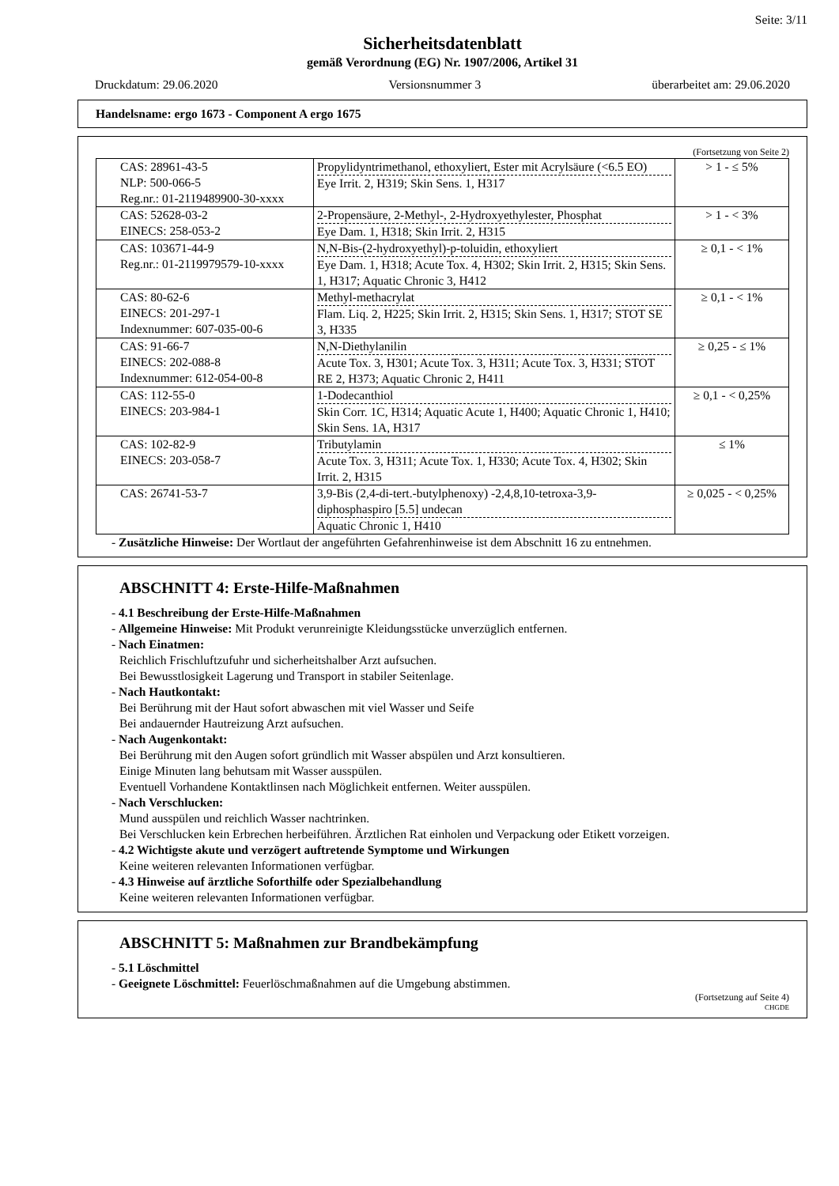Seite: 3/11
Sicherheitsdatenblatt
gemäß Verordnung (EG) Nr. 1907/2006, Artikel 31
Druckdatum: 29.06.2020 Versionsnummer 3 überarbeitet am: 29.06.2020
Handelsname: ergo 1673 - Component A ergo 1675
(Fortsetzung von Seite 2)
| CAS: 28961-43-5 NLP: 500-066-5 Reg.nr.: 01-2119489900-30-xxxx | Propylidyntrimethanol, ethoxyliert, Ester mit Acrylsäure (<6.5 EO) Eye Irrit. 2, H319; Skin Sens. 1, H317 | > 1 - ≤ 5% |
| CAS: 52628-03-2 EINECS: 258-053-2 | 2-Propensäure, 2-Methyl-, 2-Hydroxyethylester, Phosphat Eye Dam. 1, H318; Skin Irrit. 2, H315 | > 1 - < 3% |
| CAS: 103671-44-9 Reg.nr.: 01-2119979579-10-xxxx | N,N-Bis-(2-hydroxyethyl)-p-toluidin, ethoxyliert Eye Dam. 1, H318; Acute Tox. 4, H302; Skin Irrit. 2, H315; Skin Sens. 1, H317; Aquatic Chronic 3, H412 | ≥ 0,1 - < 1% |
| CAS: 80-62-6 EINECS: 201-297-1 Indexnummer: 607-035-00-6 | Methyl-methacrylat Flam. Liq. 2, H225; Skin Irrit. 2, H315; Skin Sens. 1, H317; STOT SE 3, H335 | ≥ 0,1 - < 1% |
| CAS: 91-66-7 EINECS: 202-088-8 Indexnummer: 612-054-00-8 | N,N-Diethylanilin Acute Tox. 3, H301; Acute Tox. 3, H311; Acute Tox. 3, H331; STOT RE 2, H373; Aquatic Chronic 2, H411 | ≥ 0,25 - ≤ 1% |
| CAS: 112-55-0 EINECS: 203-984-1 | 1-Dodecanthiol Skin Corr. 1C, H314; Aquatic Acute 1, H400; Aquatic Chronic 1, H410; Skin Sens. 1A, H317 | ≥ 0,1 - < 0,25% |
| CAS: 102-82-9 EINECS: 203-058-7 | Tributylamin Acute Tox. 3, H311; Acute Tox. 1, H330; Acute Tox. 4, H302; Skin Irrit. 2, H315 | ≤ 1% |
| CAS: 26741-53-7 | 3,9-Bis (2,4-di-tert.-butylphenoxy) -2,4,8,10-tetroxa-3,9-diphosphaspiro [5.5] undecan Aquatic Chronic 1, H410 | ≥ 0,025 - < 0,25% |
- Zusätzliche Hinweise: Der Wortlaut der angeführten Gefahrenhinweise ist dem Abschnitt 16 zu entnehmen.
ABSCHNITT 4: Erste-Hilfe-Maßnahmen
- 4.1 Beschreibung der Erste-Hilfe-Maßnahmen
- Allgemeine Hinweise: Mit Produkt verunreinigte Kleidungsstücke unverzüglich entfernen.
- Nach Einatmen:
Reichlich Frischluftzufuhr und sicherheitshalber Arzt aufsuchen.
Bei Bewusstlosigkeit Lagerung und Transport in stabiler Seitenlage.
- Nach Hautkontakt:
Bei Berührung mit der Haut sofort abwaschen mit viel Wasser und Seife
Bei andauernder Hautreizung Arzt aufsuchen.
- Nach Augenkontakt:
Bei Berührung mit den Augen sofort gründlich mit Wasser abspülen und Arzt konsultieren.
Einige Minuten lang behutsam mit Wasser ausspülen.
Eventuell Vorhandene Kontaktlinsen nach Möglichkeit entfernen. Weiter ausspülen.
- Nach Verschlucken:
Mund ausspülen und reichlich Wasser nachtrinken.
Bei Verschlucken kein Erbrechen herbeiführen. Ärztlichen Rat einholen und Verpackung oder Etikett vorzeigen.
- 4.2 Wichtigste akute und verzögert auftretende Symptome und Wirkungen
Keine weiteren relevanten Informationen verfügbar.
- 4.3 Hinweise auf ärztliche Soforthilfe oder Spezialbehandlung
Keine weiteren relevanten Informationen verfügbar.
ABSCHNITT 5: Maßnahmen zur Brandbekämpfung
- 5.1 Löschmittel
- Geeignete Löschmittel: Feuerlöschmaßnahmen auf die Umgebung abstimmen.
(Fortsetzung auf Seite 4)
CHGDE